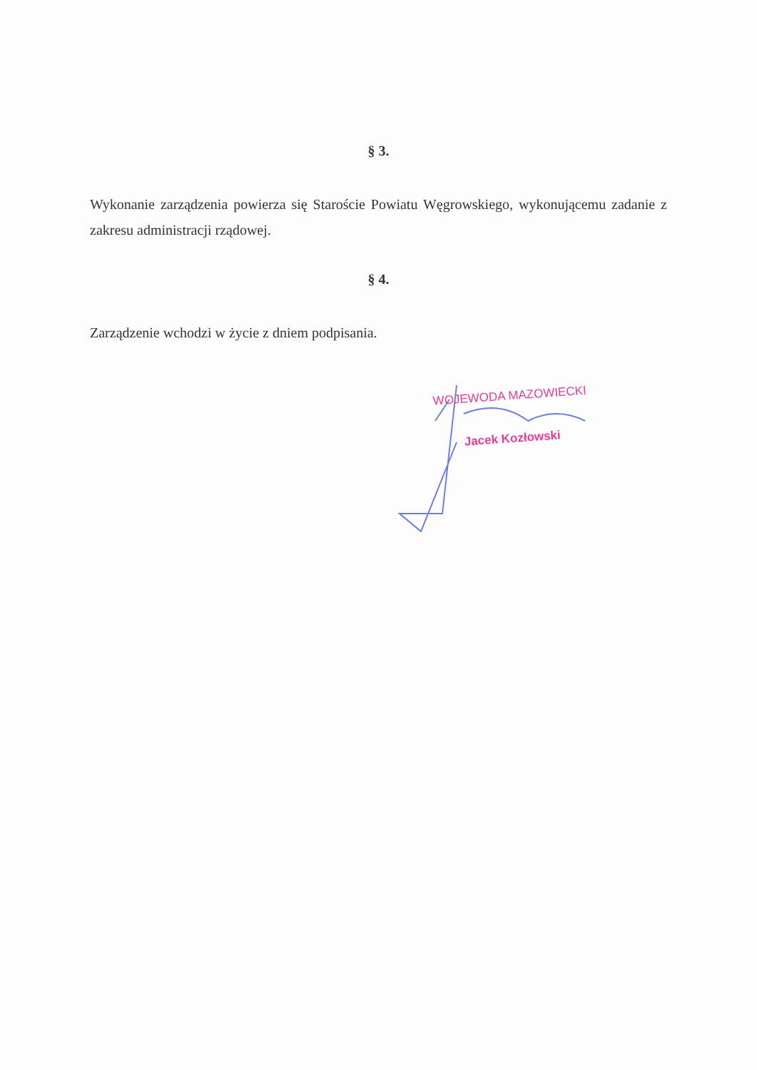§ 3.
Wykonanie zarządzenia powierza się Staroście Powiatu Węgrowskiego, wykonującemu zadanie z zakresu administracji rządowej.
§ 4.
Zarządzenie wchodzi w życie z dniem podpisania.
WOJEWODA MAZOWIECKI
Jacek Kozłowski